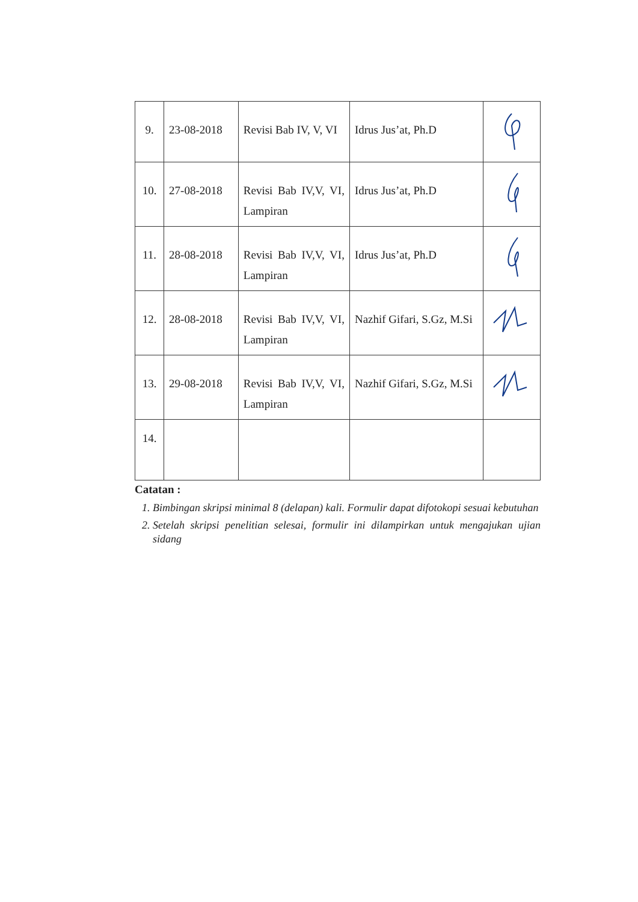| 9. | 23-08-2018 | Revisi Bab IV, V, VI | Idrus Jus’at, Ph.D | |
| 10. | 27-08-2018 | Revisi Bab IV,V, VI, Lampiran | Idrus Jus’at, Ph.D | |
| 11. | 28-08-2018 | Revisi Bab IV,V, VI, Lampiran | Idrus Jus’at, Ph.D | |
| 12. | 28-08-2018 | Revisi Bab IV,V, VI, Lampiran | Nazhif Gifari, S.Gz, M.Si | |
| 13. | 29-08-2018 | Revisi Bab IV,V, VI, Lampiran | Nazhif Gifari, S.Gz, M.Si | |
| 14. | | | | |
Catatan :
1. Bimbingan skripsi minimal 8 (delapan) kali. Formulir dapat difotokopi sesuai kebutuhan
2. Setelah skripsi penelitian selesai, formulir ini dilampirkan untuk mengajukan ujian sidang